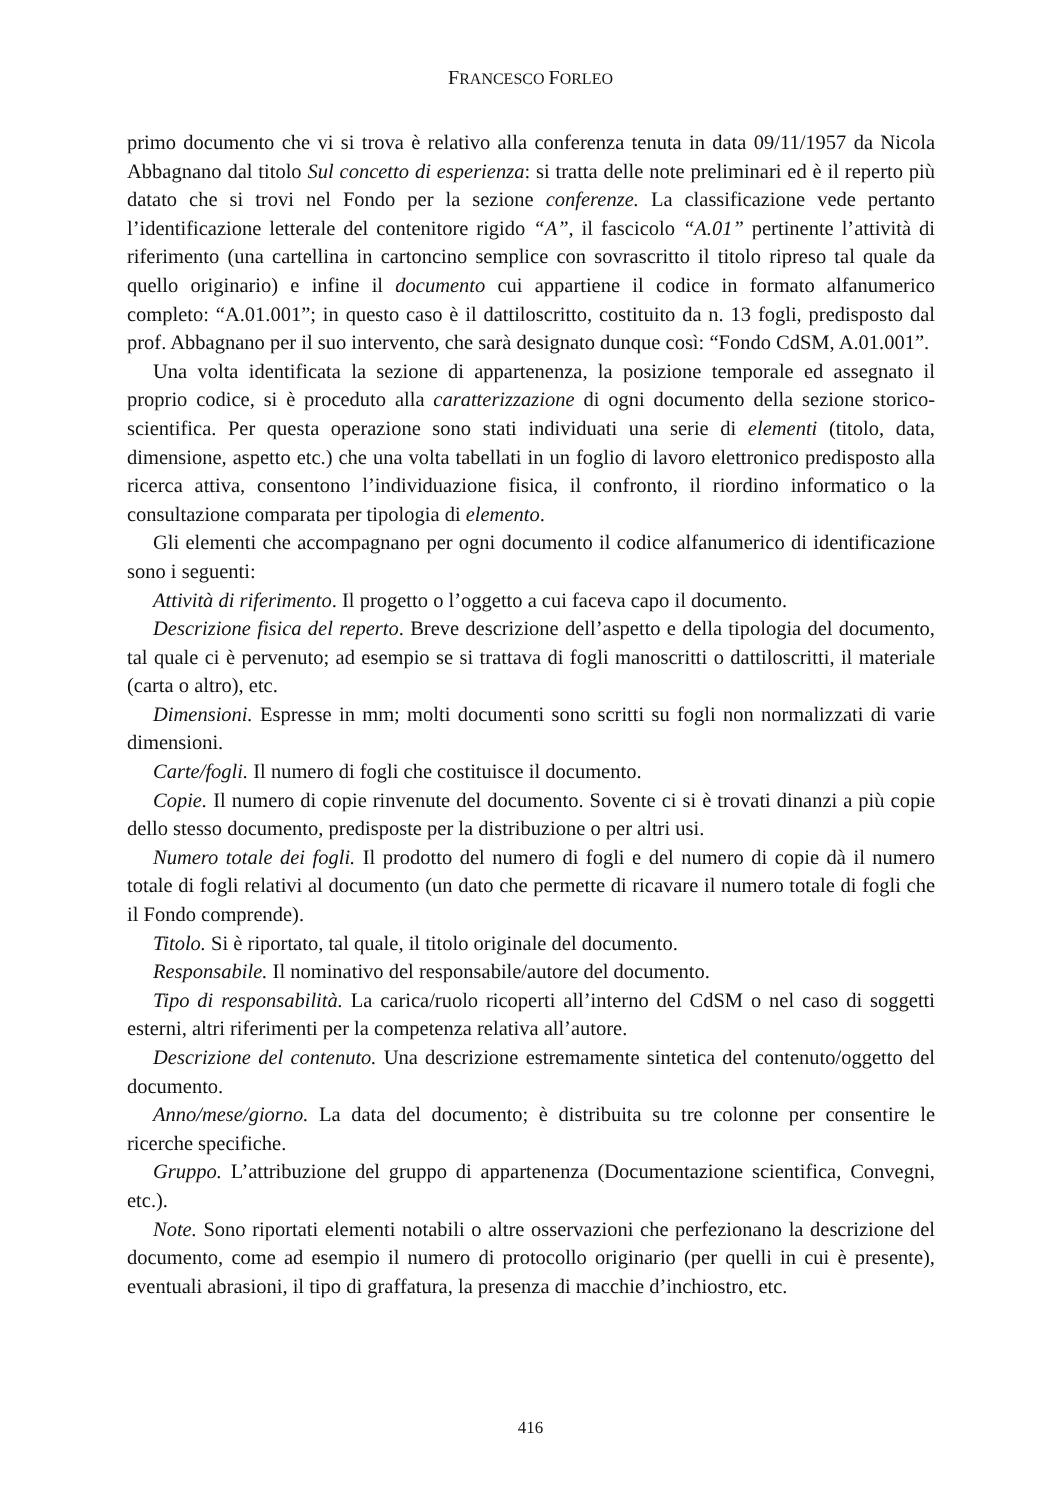FRANCESCO FORLEO
primo documento che vi si trova è relativo alla conferenza tenuta in data 09/11/1957 da Nicola Abbagnano dal titolo Sul concetto di esperienza: si tratta delle note preliminari ed è il reperto più datato che si trovi nel Fondo per la sezione conferenze. La classificazione vede pertanto l’identificazione letterale del contenitore rigido “A”, il fascicolo “A.01” pertinente l’attività di riferimento (una cartellina in cartoncino semplice con sovrascritto il titolo ripreso tal quale da quello originario) e infine il documento cui appartiene il codice in formato alfanumerico completo: “A.01.001”; in questo caso è il dattiloscritto, costituito da n. 13 fogli, predisposto dal prof. Abbagnano per il suo intervento, che sarà designato dunque così: “Fondo CdSM, A.01.001”.
Una volta identificata la sezione di appartenenza, la posizione temporale ed assegnato il proprio codice, si è proceduto alla caratterizzazione di ogni documento della sezione storico-scientifica. Per questa operazione sono stati individuati una serie di elementi (titolo, data, dimensione, aspetto etc.) che una volta tabellati in un foglio di lavoro elettronico predisposto alla ricerca attiva, consentono l’individuazione fisica, il confronto, il riordino informatico o la consultazione comparata per tipologia di elemento.
Gli elementi che accompagnano per ogni documento il codice alfanumerico di identificazione sono i seguenti:
Attività di riferimento. Il progetto o l’oggetto a cui faceva capo il documento.
Descrizione fisica del reperto. Breve descrizione dell’aspetto e della tipologia del documento, tal quale ci è pervenuto; ad esempio se si trattava di fogli manoscritti o dattiloscritti, il materiale (carta o altro), etc.
Dimensioni. Espresse in mm; molti documenti sono scritti su fogli non normalizzati di varie dimensioni.
Carte/fogli. Il numero di fogli che costituisce il documento.
Copie. Il numero di copie rinvenute del documento. Sovente ci si è trovati dinanzi a più copie dello stesso documento, predisposte per la distribuzione o per altri usi.
Numero totale dei fogli. Il prodotto del numero di fogli e del numero di copie dà il numero totale di fogli relativi al documento (un dato che permette di ricavare il numero totale di fogli che il Fondo comprende).
Titolo. Si è riportato, tal quale, il titolo originale del documento.
Responsabile. Il nominativo del responsabile/autore del documento.
Tipo di responsabilità. La carica/ruolo ricoperti all’interno del CdSM o nel caso di soggetti esterni, altri riferimenti per la competenza relativa all’autore.
Descrizione del contenuto. Una descrizione estremamente sintetica del contenuto/oggetto del documento.
Anno/mese/giorno. La data del documento; è distribuita su tre colonne per consentire le ricerche specifiche.
Gruppo. L’attribuzione del gruppo di appartenenza (Documentazione scientifica, Convegni, etc.).
Note. Sono riportati elementi notabili o altre osservazioni che perfezionano la descrizione del documento, come ad esempio il numero di protocollo originario (per quelli in cui è presente), eventuali abrasioni, il tipo di graffatura, la presenza di macchie d’inchiostro, etc.
416